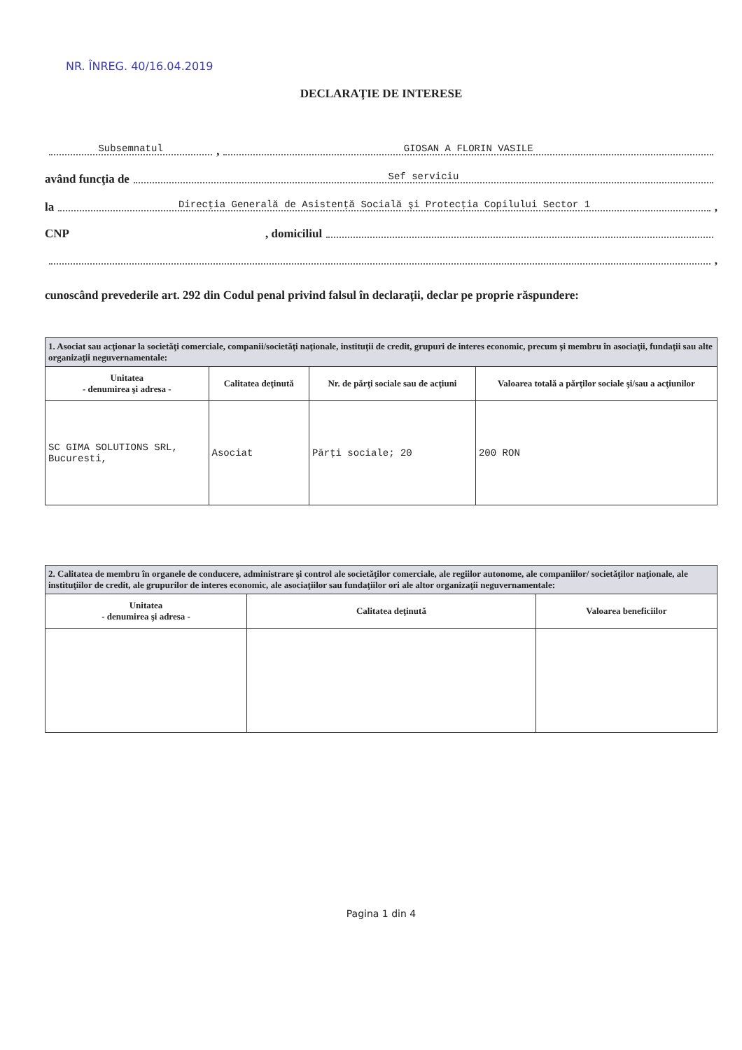NR. ÎNREG. 40/16.04.2019
DECLARAŢIE DE INTERESE
Subsemnatul, GIOSAN A FLORIN VASILE
având funcţia de Sef serviciu
la Direcţia Generală de Asistenţă Socială şi Protecţia Copilului Sector 1,
CNP , domiciliul
,
cunoscând prevederile art. 292 din Codul penal privind falsul în declaraţii, declar pe proprie răspundere:
| 1. Asociat sau acţionar la societăţi comerciale, companii/societăţi naţionale, instituţii de credit, grupuri de interes economic, precum şi membru în asociaţii, fundaţii sau alte organizaţii neguvernamentale: | | | |
| --- | --- | --- | --- |
| Unitatea - denumirea şi adresa - | Calitatea deţinută | Nr. de părţi sociale sau de acţiuni | Valoarea totală a părţilor sociale şi/sau a acţiunilor |
| SC GIMA SOLUTIONS SRL, Bucuresti, | Asociat | Părţi sociale; 20 | 200 RON |
| 2. Calitatea de membru în organele de conducere, administrare şi control ale societăţilor comerciale, ale regiilor autonome, ale companiilor/ societăţilor naţionale, ale instituţiilor de credit, ale grupurilor de interes economic, ale asociaţiilor sau fundaţiilor ori ale altor organizaţii neguvernamentale: | | |
| --- | --- | --- |
| Unitatea - denumirea şi adresa - | Calitatea deţinută | Valoarea beneficiilor |
Pagina 1 din 4